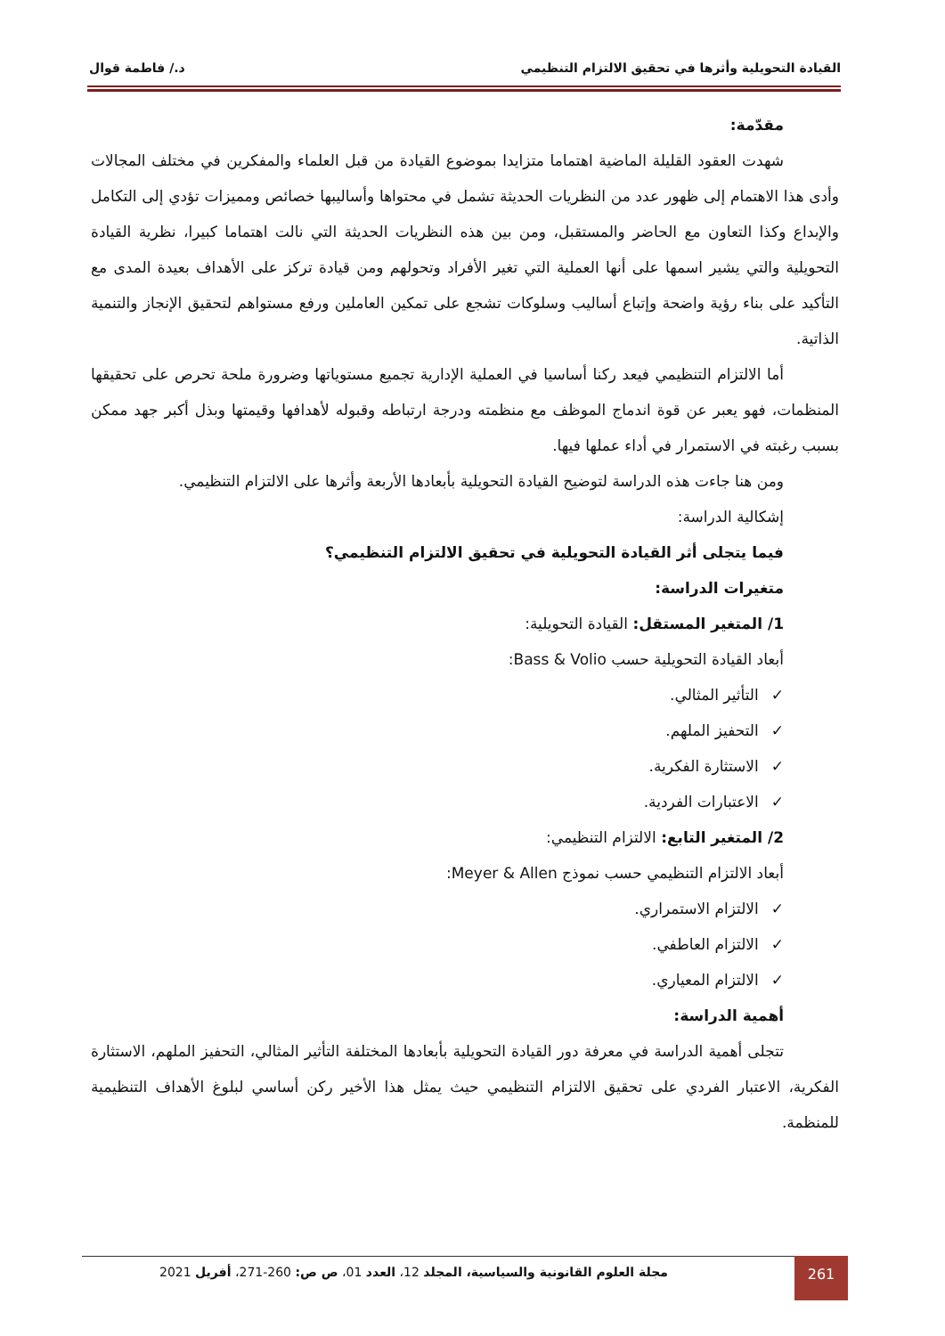القيادة التحويلية وأثرها في تحقيق الالتزام التنظيمي د./ فاطمة قوال
مقدّمة:
شهدت العقود القليلة الماضية اهتماما متزايدا بموضوع القيادة من قبل العلماء والمفكرين في مختلف المجالات وأدى هذا الاهتمام إلى ظهور عدد من النظريات الحديثة تشمل في محتواها وأساليبها خصائص ومميزات تؤدي إلى التكامل والإبداع وكذا التعاون مع الحاضر والمستقبل، ومن بين هذه النظريات الحديثة التي نالت اهتماما كبيرا، نظرية القيادة التحويلية والتي يشير اسمها على أنها العملية التي تغير الأفراد وتحولهم ومن قيادة تركز على الأهداف بعيدة المدى مع التأكيد على بناء رؤية واضحة وإتباع أساليب وسلوكات تشجع على تمكين العاملين ورفع مستواهم لتحقيق الإنجاز والتنمية الذاتية.
أما الالتزام التنظيمي فيعد ركنا أساسيا في العملية الإدارية تجميع مستوياتها وضرورة ملحة تحرص على تحقيقها المنظمات، فهو يعبر عن قوة اندماج الموظف مع منظمته ودرجة ارتباطه وقبوله لأهدافها وقيمتها وبذل أكبر جهد ممكن بسبب رغبته في الاستمرار في أداء عملها فيها.
ومن هنا جاءت هذه الدراسة لتوضيح القيادة التحويلية بأبعادها الأربعة وأثرها على الالتزام التنظيمي.
إشكالية الدراسة:
فيما يتجلى أثر القيادة التحويلية في تحقيق الالتزام التنظيمي؟
متغيرات الدراسة:
1/ المتغير المستقل: القيادة التحويلية:
أبعاد القيادة التحويلية حسب Bass & Volio:
✓التأثير المثالي.
✓التحفيز الملهم.
✓الاستثارة الفكرية.
✓الاعتبارات الفردية.
2/ المتغير التابع: الالتزام التنظيمي:
أبعاد الالتزام التنظيمي حسب نموذج Meyer & Allen:
✓الالتزام الاستمراري.
✓الالتزام العاطفي.
✓الالتزام المعياري.
أهمية الدراسة:
تتجلى أهمية الدراسة في معرفة دور القيادة التحويلية بأبعادها المختلفة التأثير المثالي، التحفيز الملهم، الاستثارة الفكرية، الاعتبار الفردي على تحقيق الالتزام التنظيمي حيث يمثل هذا الأخير ركن أساسي لبلوغ الأهداف التنظيمية للمنظمة.
261
مجلة العلوم القانونية والسياسية، المجلد 12، العدد 01، ص ص: 260-271، أفريل 2021